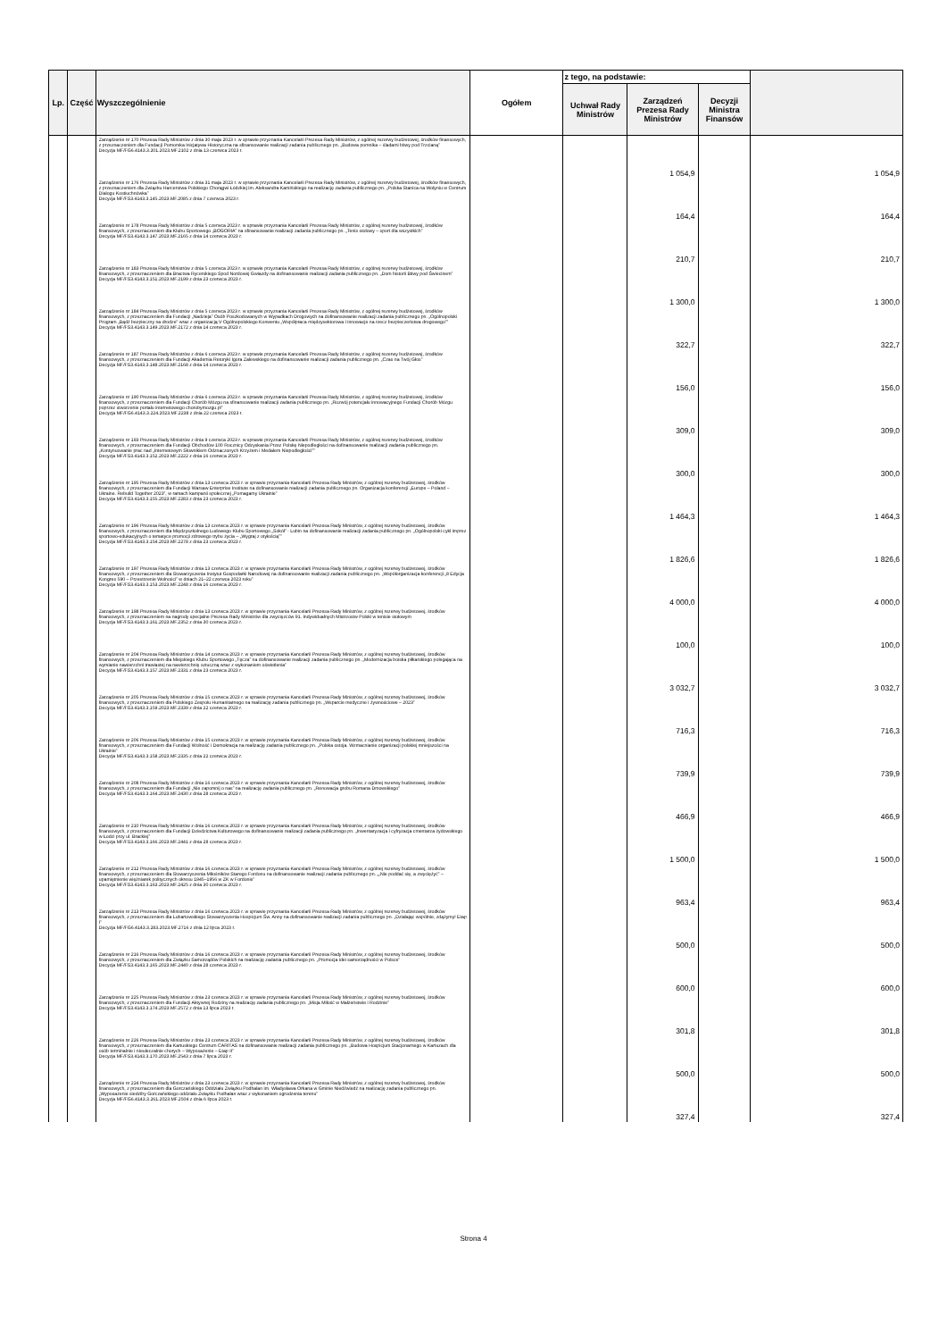| Lp. | Część | Wyszczególnienie | Ogółem | z tego, na podstawie: | | | |
| --- | --- | --- | --- | --- | --- | --- | --- |
| | | | | Uchwał Rady Ministrów | Zarządzeń Prezesa Rady Ministrów | Decyzji Ministra Finansów | |
| | | Zarządzenie nr 170 Prezesa Rady Ministrów z dnia 30 maja 2023 r. w sprawie przyznania Kancelarii Prezesa Rady Ministrów, z ogólnej rezerwy budżetowej, środków finansowych, z przeznaczeniem dla Fundacji Pomorska Inicjatywa Historyczna na sfinansowanie realizacji zadania publicznego pn. „Budowa pomnika – śladami bitwy pod Trzcianą” Decyzja MF/FG6.4143.3.201.2023.MF.2102 z dnia 13 czerwca 2023 r. | | | 1 054,9 | | 1 054,9 |
| | | Zarządzenie nr 176 Prezesa Rady Ministrów z dnia 31 maja 2023 r. w sprawie przyznania Kancelarii Prezesa Rady Ministrów, z ogólnej rezerwy budżetowej, środków finansowych, z przeznaczeniem dla Związku Harcerstwa Polskiego Chorągwi Łódzkiej im. Aleksandra Kamińskiego na realizację zadania publicznego pn. „Polska Stanica na Wołyniu w Centrum Dialogu Kostiuchnówka” Decyzja MF/FS3.4143.3.145.2023.MF.2085 z dnia 7 czerwca 2023 r. | | | 164,4 | | 164,4 |
| | | Zarządzenie nr 178 Prezesa Rady Ministrów z dnia 5 czerwca 2023 r. w sprawie przyznania Kancelarii Prezesa Rady Ministrów, z ogólnej rezerwy budżetowej, środków finansowych, z przeznaczeniem dla Klubu Sportowego „BOGORIA” na sfinansowanie realizacji zadania publicznego pn. „Tenis stołowy – sport dla wszystkich” Decyzja MF/FS3.4143.3.147.2023.MF.2165 z dnia 14 czerwca 2023 r. | | | 210,7 | | 210,7 |
| | | Zarządzenie nr 183 Prezesa Rady Ministrów z dnia 5 czerwca 2023 r. w sprawie przyznania Kancelarii Prezesa Rady Ministrów, z ogólnej rezerwy budżetowej, środków finansowych, z przeznaczeniem dla Bractwa Rycerskiego Spod Nordowej Gwiazdy na dofinansowanie realizacji zadania publicznego pn. „Dom historii Bitwy pod Świecinem” Decyzja MF/FS3.4143.3.151.2023.MF.2199 z dnia 23 czerwca 2023 r. | | | 1 300,0 | | 1 300,0 |
| | | Zarządzenie nr 184 Prezesa Rady Ministrów z dnia 5 czerwca 2023 r. w sprawie przyznania Kancelarii Prezesa Rady Ministrów, z ogólnej rezerwy budżetowej, środków finansowych, z przeznaczeniem dla Fundacji „Nadzieja” Osób Poszkodowanych w Wypadkach Drogowych na dofinansowanie realizacji zadania publicznego pn. „Ogólnopolski Program „Bądź bezpieczny na drodze” wraz z organizacją V Ogólnopolskiego Konwentu „Współpraca międzysektorowa i innowacje na rzecz bezpieczeństwa drogowego”” Decyzja MF/FS3.4143.3.149.2023.MF.2172 z dnia 14 czerwca 2023 r. | | | 322,7 | | 322,7 |
| | | Zarządzenie nr 187 Prezesa Rady Ministrów z dnia 6 czerwca 2023 r. w sprawie przyznania Kancelarii Prezesa Rady Ministrów, z ogólnej rezerwy budżetowej, środków finansowych, z przeznaczeniem dla Fundacji Akademia Retoryki Igora Zalewskiego na dofinansowanie realizacji zadania publicznego pn. „Czas na Twój Głos” Decyzja MF/FS3.4143.3.148.2023.MF.2168 z dnia 14 czerwca 2023 r. | | | 156,0 | | 156,0 |
| | | Zarządzenie nr 190 Prezesa Rady Ministrów z dnia 6 czerwca 2023 r. w sprawie przyznania Kancelarii Prezesa Rady Ministrów, z ogólnej rezerwy budżetowej, środków finansowych, z przeznaczeniem dla Fundacji Chorób Mózgu na sfinansowanie realizacji zadania publicznego pn. „Rozwój potencjału innowacyjnego Fundacji Chorób Mózgu poprzez stworzenie portalu internetowego chorobymozgu.pl” Decyzja MF/FG6.4143.3.224.2023.MF.2238 z dnia 22 czerwca 2023 r. | | | 309,0 | | 309,0 |
| | | Zarządzenie nr 193 Prezesa Rady Ministrów z dnia 9 czerwca 2023 r. w sprawie przyznania Kancelarii Prezesa Rady Ministrów, z ogólnej rezerwy budżetowej, środków finansowych, z przeznaczeniem dla Fundacji Obchodów 100 Rocznicy Odzyskania Przez Polskę Niepodległości na dofinansowanie realizacji zadania publicznego pn. „Kontynuowanie prac nad „Internetowym Słownikiem Odznaczonych Krzyżem i Medalem Niepodległości”” Decyzja MF/FS3.4143.3.152.2023.MF.2222 z dnia 16 czerwca 2023 r. | | | 300,0 | | 300,0 |
| | | Zarządzenie nr 195 Prezesa Rady Ministrów z dnia 13 czerwca 2023 r. w sprawie przyznania Kancelarii Prezesa Rady Ministrów, z ogólnej rezerwy budżetowej, środków finansowych, z przeznaczeniem dla Fundacji Warsaw Enterprise Institute na dofinansowanie realizacji zadania publicznego pn. Organizacja konferencji „Europe – Poland – Ukraine. Rebuild Together 2023”, w ramach kampanii społecznej „Pomagamy Ukrainie” Decyzja MF/FS3.4143.3.155.2023.MF.2283 z dnia 23 czerwca 2023 r. | | | 1 464,3 | | 1 464,3 |
| | | Zarządzenie nr 196 Prezesa Rady Ministrów z dnia 13 czerwca 2023 r. w sprawie przyznania Kancelarii Prezesa Rady Ministrów, z ogólnej rezerwy budżetowej, środków finansowych, z przeznaczeniem dla Międzyszkolnego Ludowego Klubu Sportowego „Sokół” - Lubin na dofinansowanie realizacji zadania publicznego pn. „Ogólnopolski cykl imprez sportowo-edukacyjnych o tematyce promocji zdrowego trybu życia – „Wygraj z otyłością”” Decyzja MF/FS3.4143.3.154.2023.MF.2278 z dnia 23 czerwca 2023 r. | | | 1 826,6 | | 1 826,6 |
| | | Zarządzenie nr 197 Prezesa Rady Ministrów z dnia 13 czerwca 2023 r. w sprawie przyznania Kancelarii Prezesa Rady Ministrów, z ogólnej rezerwy budżetowej, środków finansowych, z przeznaczeniem dla Stowarzyszenia Instytut Gospodarki Narodowej na dofinansowanie realizacji zadania publicznego pn. „Współorganizacja konferencji „8 Edycja Kongres 590 – Przestrzenie Wolności” w dniach 21–22 czerwca 2023 roku” Decyzja MF/FS3.4143.3.153.2023.MF.2248 z dnia 16 czerwca 2023 r. | | | 4 000,0 | | 4 000,0 |
| | | Zarządzenie nr 198 Prezesa Rady Ministrów z dnia 13 czerwca 2023 r. w sprawie przyznania Kancelarii Prezesa Rady Ministrów, z ogólnej rezerwy budżetowej, środków finansowych, z przeznaczeniem na nagrody specjalne Prezesa Rady Ministrów dla zwycięzców 91. Indywidualnych Mistrzostw Polski w tenisie stołowym Decyzja MF/FS3.4143.3.161.2023.MF.2352 z dnia 30 czerwca 2023 r. | | | 100,0 | | 100,0 |
| | | Zarządzenie nr 204 Prezesa Rady Ministrów z dnia 14 czerwca 2023 r. w sprawie przyznania Kancelarii Prezesa Rady Ministrów, z ogólnej rezerwy budżetowej, środków finansowych, z przeznaczeniem dla Miejskiego Klubu Sportowego „Tęcza” na dofinansowanie realizacji zadania publicznego pn. „Modernizacja boiska piłkarskiego polegająca na wymianie nawierzchni trawiastej na nawierzchnię sztuczną wraz z wykonaniem oświetlenia” Decyzja MF/FS3.4143.3.157.2023.MF.2331 z dnia 23 czerwca 2023 r. | | | 3 032,7 | | 3 032,7 |
| | | Zarządzenie nr 205 Prezesa Rady Ministrów z dnia 15 czerwca 2023 r. w sprawie przyznania Kancelarii Prezesa Rady Ministrów, z ogólnej rezerwy budżetowej, środków finansowych, z przeznaczeniem dla Polskiego Zespołu Humanitarnego na realizację zadania publicznego pn. „Wsparcie medyczne i żywnościowe – 2023” Decyzja MF/FS3.4143.3.159.2023.MF.2339 z dnia 22 czerwca 2023 r. | | | 716,3 | | 716,3 |
| | | Zarządzenie nr 206 Prezesa Rady Ministrów z dnia 15 czerwca 2023 r. w sprawie przyznania Kancelarii Prezesa Rady Ministrów, z ogólnej rezerwy budżetowej, środków finansowych, z przeznaczeniem dla Fundacji Wolność i Demokracja na realizację zadania publicznego pn. „Polska ostoja. Wzmacnianie organizacji polskiej mniejszości na Ukrainie” Decyzja MF/FS3.4143.3.158.2023.MF.2335 z dnia 22 czerwca 2023 r. | | | 739,9 | | 739,9 |
| | | Zarządzenie nr 208 Prezesa Rady Ministrów z dnia 16 czerwca 2023 r. w sprawie przyznania Kancelarii Prezesa Rady Ministrów, z ogólnej rezerwy budżetowej, środków finansowych, z przeznaczeniem dla Fundacji „Nie zapomnij o nas” na realizację zadania publicznego pn. „Renowacja grobu Romana Dmowskiego” Decyzja MF/FS3.4143.3.164.2023.MF.2430 z dnia 28 czerwca 2023 r. | | | 466,9 | | 466,9 |
| | | Zarządzenie nr 210 Prezesa Rady Ministrów z dnia 16 czerwca 2023 r. w sprawie przyznania Kancelarii Prezesa Rady Ministrów, z ogólnej rezerwy budżetowej, środków finansowych, z przeznaczeniem dla Fundacji Dziedzictwa Kulturowego na dofinansowanie realizacji zadania publicznego pn. „Inwentaryzacja i cyfryzacja cmentarza żydowskiego w Łodzi przy ul. Brackiej” Decyzja MF/FS3.4143.3.166.2023.MF.2441 z dnia 28 czerwca 2023 r. | | | 1 500,0 | | 1 500,0 |
| | | Zarządzenie nr 212 Prezesa Rady Ministrów z dnia 16 czerwca 2023 r. w sprawie przyznania Kancelarii Prezesa Rady Ministrów, z ogólnej rezerwy budżetowej, środków finansowych, z przeznaczeniem dla Stowarzyszenia Miłośników Starego Fordonu na dofinansowanie realizacji zadania publicznego pn. „„Nie poddać się, a zwyciężyć” – upamiętnienie więźniarek politycznych okresu 1945–1956 w ZK w Fordonie” Decyzja MF/FS3.4143.3.163.2023.MF.2425 z dnia 30 czerwca 2023 r. | | | 963,4 | | 963,4 |
| | | Zarządzenie nr 213 Prezesa Rady Ministrów z dnia 16 czerwca 2023 r. w sprawie przyznania Kancelarii Prezesa Rady Ministrów, z ogólnej rezerwy budżetowej, środków finansowych, z przeznaczeniem dla Lubartowskiego Stowarzyszenia Hospicjum Św. Anny na dofinansowanie realizacji zadania publicznego pn. „Działając wspólnie, zdążymy! Etap I” Decyzja MF/FG6.4143.3.283.2023.MF.2716 z dnia 12 lipca 2023 r. | | | 500,0 | | 500,0 |
| | | Zarządzenie nr 216 Prezesa Rady Ministrów z dnia 16 czerwca 2023 r. w sprawie przyznania Kancelarii Prezesa Rady Ministrów, z ogólnej rezerwy budżetowej, środków finansowych, z przeznaczeniem dla Związku Samorządów Polskich na realizację zadania publicznego pn. „Promocja idei samorządności w Polsce” Decyzja MF/FS3.4143.3.165.2023.MF.2440 z dnia 28 czerwca 2023 r. | | | 600,0 | | 600,0 |
| | | Zarządzenie nr 225 Prezesa Rady Ministrów z dnia 23 czerwca 2023 r. w sprawie przyznania Kancelarii Prezesa Rady Ministrów, z ogólnej rezerwy budżetowej, środków finansowych, z przeznaczeniem dla Fundacji Aktywnej Rodziny na realizację zadania publicznego pn. „Misja Miłość w Małżeństwie i Rodzinie” Decyzja MF/FS3.4143.3.174.2023.MF.2572 z dnia 13 lipca 2023 r. | | | 301,8 | | 301,8 |
| | | Zarządzenie nr 226 Prezesa Rady Ministrów z dnia 23 czerwca 2023 r. w sprawie przyznania Kancelarii Prezesa Rady Ministrów, z ogólnej rezerwy budżetowej, środków finansowych, z przeznaczeniem dla Kartuskiego Centrum CARITAS na dofinansowanie realizacji zadania publicznego pn. „Budowa Hospicjum Stacjonarnego w Kartuzach dla osób terminalnie i nieuleczalnie chorych – Wyposażenie – Etap II” Decyzja MF/FS3.4143.3.170.2023.MF.2543 z dnia 7 lipca 2023 r. | | | 500,0 | | 500,0 |
| | | Zarządzenie nr 224 Prezesa Rady Ministrów z dnia 23 czerwca 2023 r. w sprawie przyznania Kancelarii Prezesa Rady Ministrów, z ogólnej rezerwy budżetowej, środków finansowych, z przeznaczeniem dla Gorczańskiego Oddziału Związku Podhalan im. Władysława Orkana w Gminie Niedźwiedź na realizację zadania publicznego pn. „Wyposażenie siedziby Gorczańskiego oddziału Związku Podhalan wraz z wykonaniem ogrodzenia terenu” Decyzja MF/FG6.4143.3.261.2023.MF.2504 z dnia 6 lipca 2023 r. | | | 327,4 | | 327,4 |
Strona 4